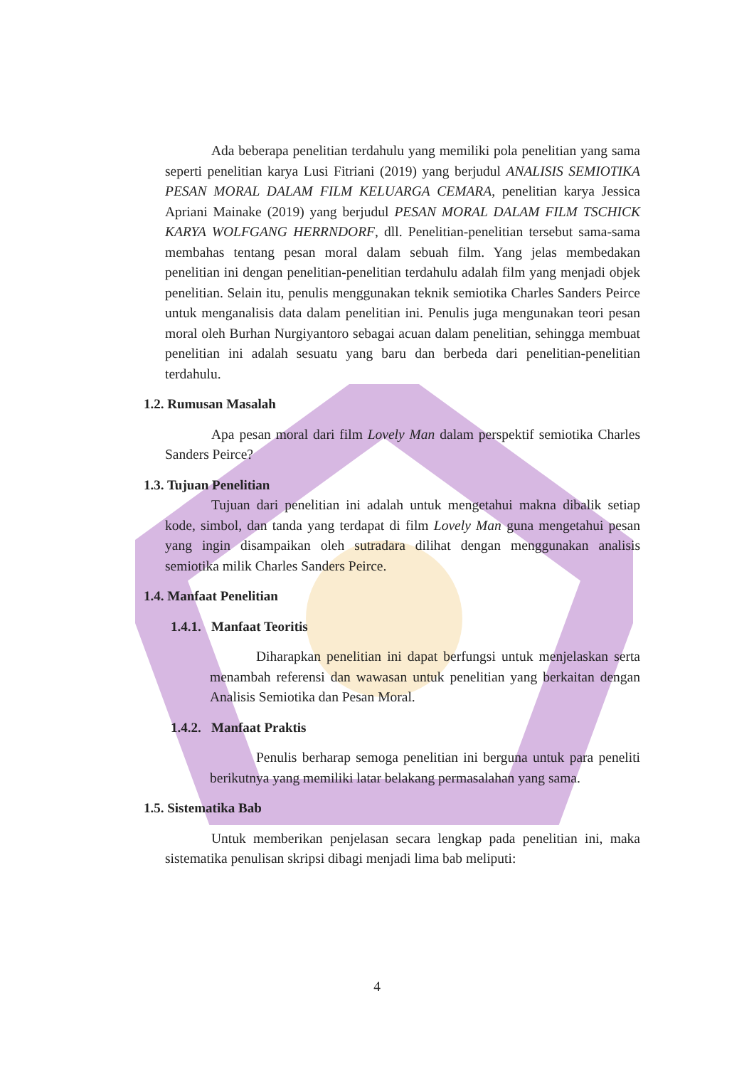Ada beberapa penelitian terdahulu yang memiliki pola penelitian yang sama seperti penelitian karya Lusi Fitriani (2019) yang berjudul ANALISIS SEMIOTIKA PESAN MORAL DALAM FILM KELUARGA CEMARA, penelitian karya Jessica Apriani Mainake (2019) yang berjudul PESAN MORAL DALAM FILM TSCHICK KARYA WOLFGANG HERRNDORF, dll. Penelitian-penelitian tersebut sama-sama membahas tentang pesan moral dalam sebuah film. Yang jelas membedakan penelitian ini dengan penelitian-penelitian terdahulu adalah film yang menjadi objek penelitian. Selain itu, penulis menggunakan teknik semiotika Charles Sanders Peirce untuk menganalisis data dalam penelitian ini. Penulis juga mengunakan teori pesan moral oleh Burhan Nurgiyantoro sebagai acuan dalam penelitian, sehingga membuat penelitian ini adalah sesuatu yang baru dan berbeda dari penelitian-penelitian terdahulu.
1.2. Rumusan Masalah
Apa pesan moral dari film Lovely Man dalam perspektif semiotika Charles Sanders Peirce?
1.3. Tujuan Penelitian
Tujuan dari penelitian ini adalah untuk mengetahui makna dibalik setiap kode, simbol, dan tanda yang terdapat di film Lovely Man guna mengetahui pesan yang ingin disampaikan oleh sutradara dilihat dengan menggunakan analisis semiotika milik Charles Sanders Peirce.
1.4. Manfaat Penelitian
1.4.1. Manfaat Teoritis
Diharapkan penelitian ini dapat berfungsi untuk menjelaskan serta menambah referensi dan wawasan untuk penelitian yang berkaitan dengan Analisis Semiotika dan Pesan Moral.
1.4.2. Manfaat Praktis
Penulis berharap semoga penelitian ini berguna untuk para peneliti berikutnya yang memiliki latar belakang permasalahan yang sama.
1.5. Sistematika Bab
Untuk memberikan penjelasan secara lengkap pada penelitian ini, maka sistematika penulisan skripsi dibagi menjadi lima bab meliputi:
4